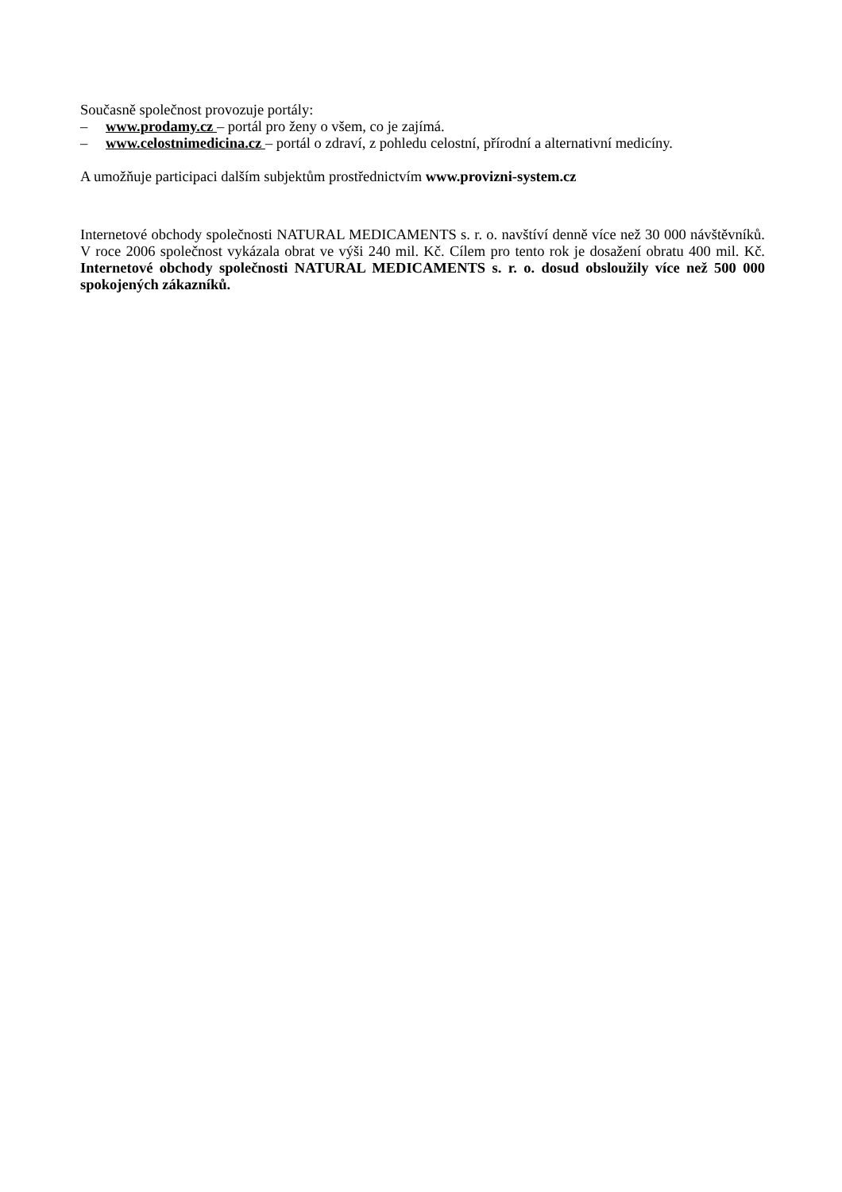Současně společnost provozuje portály:
– www.prodamy.cz – portál pro ženy o všem, co je zajímá.
– www.celostnimedicina.cz – portál o zdraví, z pohledu celostní, přírodní a alternativní medicíny.
A umožňuje participaci dalším subjektům prostřednictvím www.provizni-system.cz
Internetové obchody společnosti NATURAL MEDICAMENTS s. r. o. navštíví denně více než 30 000 návštěvníků. V roce 2006 společnost vykázala obrat ve výši 240 mil. Kč. Cílem pro tento rok je dosažení obratu 400 mil. Kč. Internetové obchody společnosti NATURAL MEDICAMENTS s. r. o. dosud obsloužily více než 500 000 spokojených zákazníků.